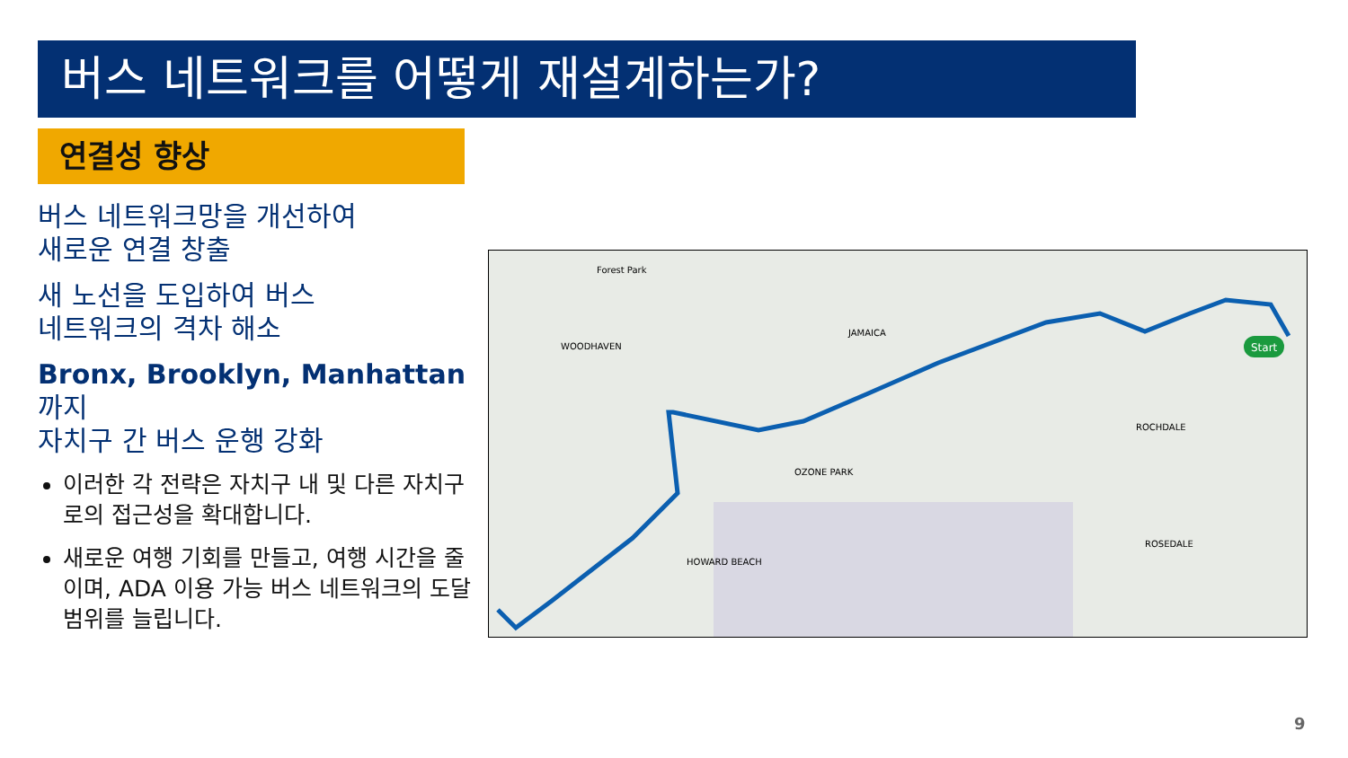버스 네트워크를 어떻게 재설계하는가?
연결성 향상
버스 네트워크망을 개선하여
새로운 연결 창출
새 노선을 도입하여 버스
네트워크의 격차 해소
Bronx, Brooklyn, Manhattan까지
자치구 간 버스 운행 강화
이러한 각 전략은 자치구 내 및 다른 자치구로의 접근성을 확대합니다.
새로운 여행 기회를 만들고, 여행 시간을 줄이며, ADA 이용 가능 버스 네트워크의 도달 범위를 늘립니다.
Start
Forest Park
WOODHAVEN
JAMAICA
OZONE PARK
ROCHDALE
ROSEDALE
HOWARD BEACH
9